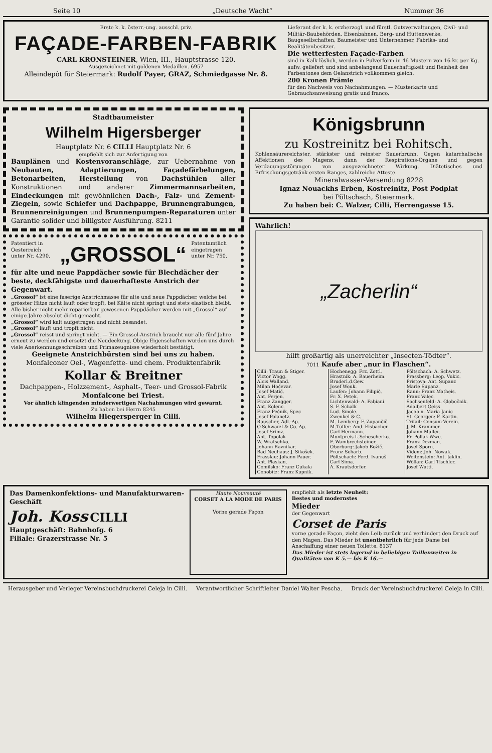Seite 10 „Deutsche Wacht“Nummer 36
Erste k. k. österr.-ung. ausschl. priv.
FAÇADE-FARBEN-FABRIK
CARL KRONSTEINER, Wien, III., Hauptstrasse 120.
Ausgezeichnet mit goldenen Medaillen. 6957
Alleindepôt für Steiermark: Rudolf Payer, GRAZ, Schmiedgasse Nr. 8.
Lieferant der k. k. erzherzogl. und fürstl. Gutsverwaltungen, Civil- und Militär-Baubehörden, Eisenbahnen, Berg- und Hüttenwerke, Baugesellschaften, Baumeister und Unternehmer, Fabriks- und Realitätenbesitzer.
Die wetterfesten Façade-Farben
sind in Kalk löslich, werden in Pulverform in 46 Mustern von 16 kr. per Kg. aufw. geliefert und sind anbelangend Dauerhaftigkeit und Reinheit des Farbentones dem Oelanstrich vollkommen gleich.
200 Kronen Prämie
für den Nachweis von Nachahmungen. — Musterkarte und Gebrauchsanweisung gratis und franco.
Stadtbaumeister
Wilhelm Higersberger
Hauptplatz Nr. 6 CILLI Hauptplatz Nr. 6
empfiehlt sich zur Anfertigung von
Bauplänen und Kostenvoranschläge, zur Uebernahme von Neubauten, Adaptierungen, Façadefärbelungen, Betonarbeiten, Herstellung von Dachstühlen aller Konstruktionen und anderer Zimmermannsarbeiten, Eindeckungen mit gewöhnlichen Dach-, Falz- und Zement-Ziegeln, sowie Schiefer und Dachpappe, Brunnengrabungen, Brunnenreinigungen und Brunnenpumpen-Reparaturen unter Garantie solider und billigster Ausführung. 8211
Patentiert in Oesterreich unter Nr. 4290.
„GROSSOL“
Patentamtlich eingetragen unter Nr. 750.
für alte und neue Pappdächer sowie für Blechdächer der beste, deckfähigste und dauerhafteste Anstrich der Gegenwart.
„Grossol“ ist eine faserige Anstrichmasse für alte und neue Pappdächer, welche bei grösster Hitze nicht läuft oder tropft, bei Kälte nicht springt und stets elastisch bleibt. Alle bisher nicht mehr reparierbar gewesenen Pappdächer werden mit „Grossol“ auf einige Jahre absolut dicht gemacht.
„Grossol“ wird kalt aufgetragen und nicht besandet.
„Grossol“ läuft und tropft nicht.
„Grossol“ reisst und springt nicht. — Ein Grossol-Anstrich braucht nur alle fünf Jahre erneut zu werden und ersetzt die Neudeckung. Obige Eigenschaften wurden uns durch viele Anerkennungsschreiben und Primazeugnisse wiederholt bestätigt.
Geeignete Anstrichbürsten sind bei uns zu haben.
Monfalconer Oel-, Wagenfette- und chem. Produktenfabrik
Kollar & Breitner
Dachpappen-, Holzzement-, Asphalt-, Teer- und Grossol-Fabrik
Monfalcone bei Triest.
Vor ähnlich klingenden minderwertigen Nachahmungen wird gewarnt.
Zu haben bei Herrn 8245
Wilhelm Hiegersperger in Cilli.
Königsbrunn
zu Kostreinitz bei Rohitsch.
Kohlensäurereichster, stärkster und reinster Sauerbrunn. Gegen katarrhalische Affektionen des Magens, dann der Respirations-Organe und gegen Verdauungsstörungen von ausgezeichneter Wirkung. Diätetisches und Erfrischungsgetränk ersten Ranges, zahlreiche Atteste.
Mineralwasser-Versendung 8228
Ignaz Nouackhs Erben, Kostreinitz, Post Podplat
bei Pöltschach, Steiermark.
Zu haben bei: C. Walzer, Cilli, Herrengasse 15.
Wahrlich!
„Zacherlin“
hilft großartig als unerreichter „Insecten-Tödter“.
7011 Kaufe aber „nur in Flaschen“.
| Cilli: Traun & Stiger. Victor Wogg. Alois Walland. Milan Hočevar. Josef Matić. Ant. Ferjen. Franz Zangger. Ant. Kolenc. Franz Pečnik, Spec Josef Polanetz. Rauscher, Adl.-Ap. O.Schwarzl & Co. Ap. Josef Srimz. Ant. Topolak W. Wratschko. Johann Ravnikar. Bad Neuhaus: J. Sikošek. Frasslau: Johann Pauer. Ant. Plaskan. Gomilsko: Franz Cukala Gonobitz: Franz Kupnik. | Hochenegg: Frz. Zottl. Hrastnik: A. Bauerheim. Bruderl.d.Gew. Josef Wouk. Laufen: Johann Filipič. Fr. X. Petek. Lichtenwald: A. Fabiani. S. F. Schalk Lud. Smole. Zwenkel & C. M. Lemberg: F. Zupančič. M.Tüffer: And. Elsbacher. Carl Hermann. Montpreis L.Schescherko. F. Wambrechsteiner. Oberburg: Jakob Božič. Franz Scharb. Pöltschach: Ferd. Ivanuš Carl Sima. A. Krautsdorfer. | Pöltschach: A. Schwetz. Prassberg: Leop. Vukic. Pristova: Ant. Supanz Marie Supanz. Rann: Franz Matheis. Franz Valec. Sachsenfeld: A. Globočnik. Adalbert Geiss Jacob n. Maria Janic St. Georgen: F. Kartin. Trifail: Consum-Verein. J. M. Krammer. Johann Müller. Fr. Pollak Wwe. Franz Dezman. Josef Sporn. Videm: Joh. Nowak. Weitenstein: Ant. Jaklin. Wöllan: Carl Tischler. Josef Wutti. |
Das Damenkonfektions- und Manufakturwaren-Geschäft
Joh. Koss CILLI
Hauptgeschäft: Bahnhofg. 6
Filiale: Grazerstrasse Nr. 5
Haute Nouveauté
CORSET A LA MODE DE PARIS
Vorne gerade Façon
empfiehlt als letzte Neuheit:
Bestes und modernstes
Mieder
der Gegenwart
Corset de Paris
vorne gerade Façon, zieht den Leib zurück und verhindert den Druck auf den Magen. Das Mieder ist unentbehrlich für jede Dame bei Anschaffung einer neuen Toilette. 8137
Das Mieder ist stets lagernd in beliebigen Taillenweiten in Qualitäten von K 5.— bis K 16.—
Herausgeber und Verleger Vereinsbuchdruckerei Celeja in Cilli. Verantwortlicher Schriftleiter Daniel Walter Pescha. Druck der Vereinsbuchdruckerei Celeja in Cilli.